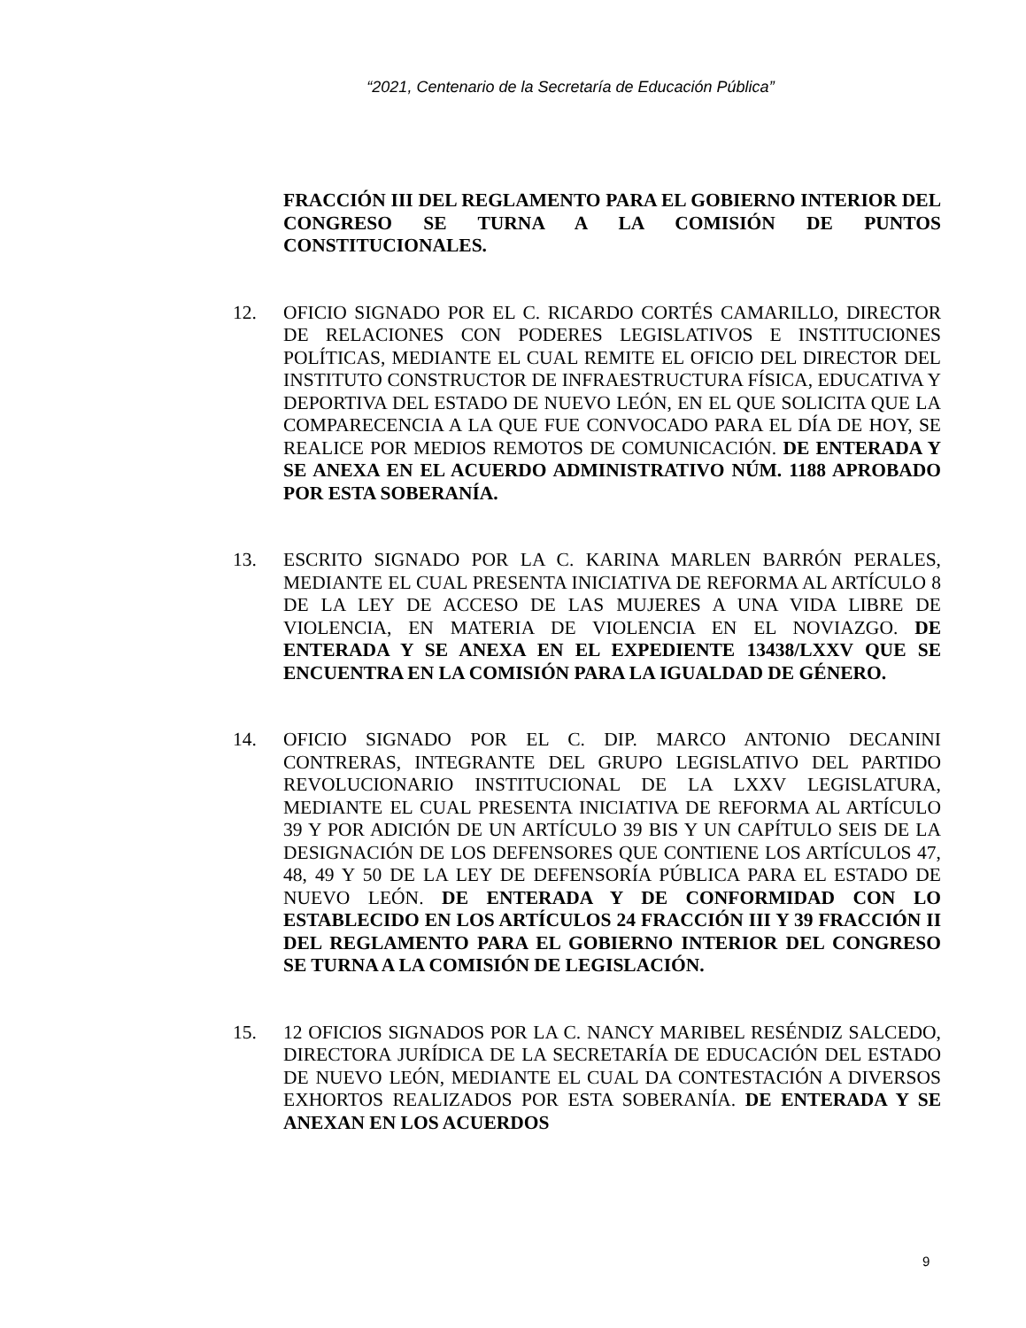“2021, Centenario de la Secretaría de Educación Pública”
FRACCIÓN III DEL REGLAMENTO PARA EL GOBIERNO INTERIOR DEL CONGRESO SE TURNA A LA COMISIÓN DE PUNTOS CONSTITUCIONALES.
12. OFICIO SIGNADO POR EL C. RICARDO CORTÉS CAMARILLO, DIRECTOR DE RELACIONES CON PODERES LEGISLATIVOS E INSTITUCIONES POLÍTICAS, MEDIANTE EL CUAL REMITE EL OFICIO DEL DIRECTOR DEL INSTITUTO CONSTRUCTOR DE INFRAESTRUCTURA FÍSICA, EDUCATIVA Y DEPORTIVA DEL ESTADO DE NUEVO LEÓN, EN EL QUE SOLICITA QUE LA COMPARECENCIA A LA QUE FUE CONVOCADO PARA EL DÍA DE HOY, SE REALICE POR MEDIOS REMOTOS DE COMUNICACIÓN. DE ENTERADA Y SE ANEXA EN EL ACUERDO ADMINISTRATIVO NÚM. 1188 APROBADO POR ESTA SOBERANÍA.
13. ESCRITO SIGNADO POR LA C. KARINA MARLEN BARRÓN PERALES, MEDIANTE EL CUAL PRESENTA INICIATIVA DE REFORMA AL ARTÍCULO 8 DE LA LEY DE ACCESO DE LAS MUJERES A UNA VIDA LIBRE DE VIOLENCIA, EN MATERIA DE VIOLENCIA EN EL NOVIAZGO. DE ENTERADA Y SE ANEXA EN EL EXPEDIENTE 13438/LXXV QUE SE ENCUENTRA EN LA COMISIÓN PARA LA IGUALDAD DE GÉNERO.
14. OFICIO SIGNADO POR EL C. DIP. MARCO ANTONIO DECANINI CONTRERAS, INTEGRANTE DEL GRUPO LEGISLATIVO DEL PARTIDO REVOLUCIONARIO INSTITUCIONAL DE LA LXXV LEGISLATURA, MEDIANTE EL CUAL PRESENTA INICIATIVA DE REFORMA AL ARTÍCULO 39 Y POR ADICIÓN DE UN ARTÍCULO 39 BIS Y UN CAPÍTULO SEIS DE LA DESIGNACIÓN DE LOS DEFENSORES QUE CONTIENE LOS ARTÍCULOS 47, 48, 49 Y 50 DE LA LEY DE DEFENSORÍA PÚBLICA PARA EL ESTADO DE NUEVO LEÓN. DE ENTERADA Y DE CONFORMIDAD CON LO ESTABLECIDO EN LOS ARTÍCULOS 24 FRACCIÓN III Y 39 FRACCIÓN II DEL REGLAMENTO PARA EL GOBIERNO INTERIOR DEL CONGRESO SE TURNA A LA COMISIÓN DE LEGISLACIÓN.
15. 12 OFICIOS SIGNADOS POR LA C. NANCY MARIBEL RESÉNDIZ SALCEDO, DIRECTORA JURÍDICA DE LA SECRETARÍA DE EDUCACIÓN DEL ESTADO DE NUEVO LEÓN, MEDIANTE EL CUAL DA CONTESTACIÓN A DIVERSOS EXHORTOS REALIZADOS POR ESTA SOBERANÍA. DE ENTERADA Y SE ANEXAN EN LOS ACUERDOS
9